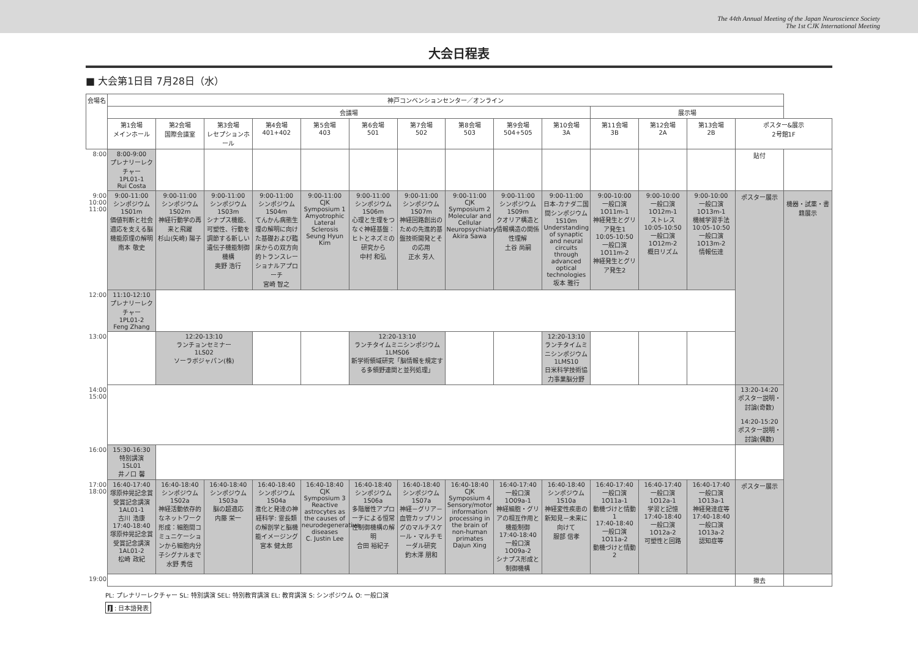The 44th Annual Meeting of the Japan Neuroscience Society
The 1st CJK International Meeting
大会日程表
■ 大会第1日目 7月28日（水）
| 会場名 | 神戸コンベンションセンター／オンライン | | | | | | | | | | | | | | |
| --- | --- | --- | --- | --- | --- | --- | --- | --- | --- | --- | --- | --- | --- | --- | --- |
| | 会議場 | | | | | | | | | | 展示場 | | | | |
| | 第1会場 メインホール | 第2会場 国際会議室 | 第3会場 レセプションホール | 第4会場 401+402 | 第5会場 403 | 第6会場 501 | 第7会場 502 | 第8会場 503 | 第9会場 504+505 | 第10会場 3A | 第11会場 3B | 第12会場 2A | 第13会場 2B | ポスター&展示 2号館1F | |
| 8:00 | 8:00-9:00 プレナリーレクチャー 1PL01-1 Rui Costa | | | | | | | | | | | | | 貼付 | |
| 9:00 10:00 11:00 | 9:00-11:00 シンポジウム 1S01m 価値判断と社会適応を支える脳機能原理の解明 南本 敬史 | 9:00-11:00 シンポジウム 1S02m 神経行動学の再来と飛躍 杉山(矢崎) 陽子 | 9:00-11:00 シンポジウム 1S03m シナプス機能、可塑性、行動を調節する新しい遺伝子機能制御機構 奥野 浩行 | 9:00-11:00 シンポジウム 1S04m てんかん病態生理の解明に向けた基礎および臨床からの双方向的トランスレーショナルアプローチ 宮崎 智之 | 9:00-11:00 CJK Symposium 1 Amyotrophic Lateral Sclerosis Seung Hyun Kim | 9:00-11:00 シンポジウム 1S06m 心理と生理をつなぐ神経基盤：ヒトとネズミの研究から 中村 和弘 | 9:00-11:00 シンポジウム 1S07m 神経回路創出のための先進的基盤技術開発とその応用 正水 芳人 | 9:00-11:00 CJK Symposium 2 Molecular and Cellular Neuropsychiatry Akira Sawa | 9:00-11:00 シンポジウム 1S09m クオリア構造と情報構造の関係性理解 土谷 尚嗣 | 9:00-11:00 日本-カナダ二国間シンポジウム 1S10m Understanding of synaptic and neural circuits through advanced optical technologies 坂本 雅行 | 9:00-10:00 一般口演 1O11m-1 神経発生とグリア発生1 10:05-10:50 一般口演 1O11m-2 神経発生とグリア発生2 | 9:00-10:00 一般口演 1O12m-1 ストレス 10:05-10:50 一般口演 1O12m-2 概日リズム | 9:00-10:00 一般口演 1O13m-1 機械学習手法 10:05-10:50 一般口演 1O13m-2 情報伝達 | ポスター展示 | 機器・試薬・書籍展示 |
| 12:00 | 11:10-12:10 プレナリーレクチャー 1PL01-2 Feng Zhang | | | | | | | | | | | | | | |
| 13:00 | | 12:20-13:10 ランチョンセミナー 1LS02 ソーラボジャパン(株) | | | | 12:20-13:10 ランチタイムミニシンポジウム 1LMS06 新学術領域研究「脳情報を規定する多領野連関と並列処理」 | | | | 12:20-13:10 ランチタイムミニシンポジウム 1LMS10 日米科学技術協力事業脳分野 | | | | | |
| 14:00 15:00 | | | | | | | | | | | | | | 13:20-14:20 ポスター説明・討論(奇数) 14:20-15:20 ポスター説明・討論(偶数) | |
| 16:00 | 15:30-16:30 特別講演 1SL01 井ノ口 馨 | | | | | | | | | | | | | | |
| 17:00 18:00 | 16:40-17:40 塚原仲晃記念賞受賞記念講演 1AL01-1 古川 浩康 17:40-18:40 塚原仲晃記念賞受賞記念講演 1AL01-2 松崎 政紀 | 16:40-18:40 シンポジウム 1S02a 神経活動依存的なネットワーク形成：細胞間コミュニケーションから細胞内分子シグナルまで 水野 秀信 | 16:40-18:40 シンポジウム 1S03a 脳の超適応 内藤 栄一 | 16:40-18:40 シンポジウム 1S04a 進化と発達の神経科学: 霊長類の解剖学と脳機能イメージング 宮本 健太郎 | 16:40-18:40 CJK Symposium 3 Reactive astrocytes as the causes of neurodegenerative diseases C. Justin Lee | 16:40-18:40 シンポジウム 1S06a 多階層性アプローチによる恒常性制御機構の解明 合田 裕紀子 | 16:40-18:40 シンポジウム 1S07a 神経－グリア－血管カップリングのマルチスケール・マルチモーダル研究 釣木澤 朋和 | 16:40-18:40 CJK Symposium 4 Sensory/motor information processing in the brain of non-human primates Dajun Xing | 16:40-17:40 一般口演 1O09a-1 神経細胞・グリアの相互作用と機能制御 17:40-18:40 一般口演 1O09a-2 シナプス形成と制御機構 | 16:40-18:40 シンポジウム 1S10a 神経変性疾患の新知見－未来に向けて 服部 信孝 | 16:40-17:40 一般口演 1O11a-1 動機づけと情動1 17:40-18:40 一般口演 1O11a-2 動機づけと情動2 | 16:40-17:40 一般口演 1O12a-1 学習と記憶 17:40-18:40 一般口演 1O12a-2 可塑性と回路 | 16:40-17:40 一般口演 1O13a-1 神経発達症等 17:40-18:40 一般口演 1O13a-2 認知症等 | ポスター展示 | |
| 19:00 | | | | | | | | | | | | | | 撤去 | |
PL: プレナリーレクチャー SL: 特別講演 SEL: 特別教育講演 EL: 教育講演 S: シンポジウム O: 一般口演
J : 日本語発表